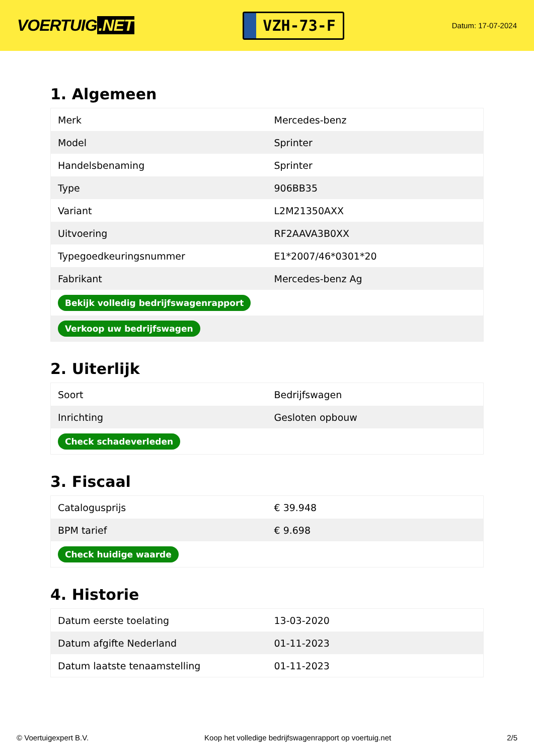VOERTUIG.NET
VZH-73-F
Datum: 17-07-2024
1. Algemeen
| Merk | Mercedes-benz |
| Model | Sprinter |
| Handelsbenaming | Sprinter |
| Type | 906BB35 |
| Variant | L2M21350AXX |
| Uitvoering | RF2AAVA3B0XX |
| Typegoedkeuringsnummer | E1*2007/46*0301*20 |
| Fabrikant | Mercedes-benz Ag |
| Bekijk volledig bedrijfswagenrapport | |
| Verkoop uw bedrijfswagen | |
2. Uiterlijk
| Soort | Bedrijfswagen |
| Inrichting | Gesloten opbouw |
| Check schadeverleden | |
3. Fiscaal
| Catalogusprijs | € 39.948 |
| BPM tarief | € 9.698 |
| Check huidige waarde | |
4. Historie
| Datum eerste toelating | 13-03-2020 |
| Datum afgifte Nederland | 01-11-2023 |
| Datum laatste tenaamstelling | 01-11-2023 |
© Voertuigexpert B.V. Koop het volledige bedrijfswagenrapport op voertuig.net 2/5